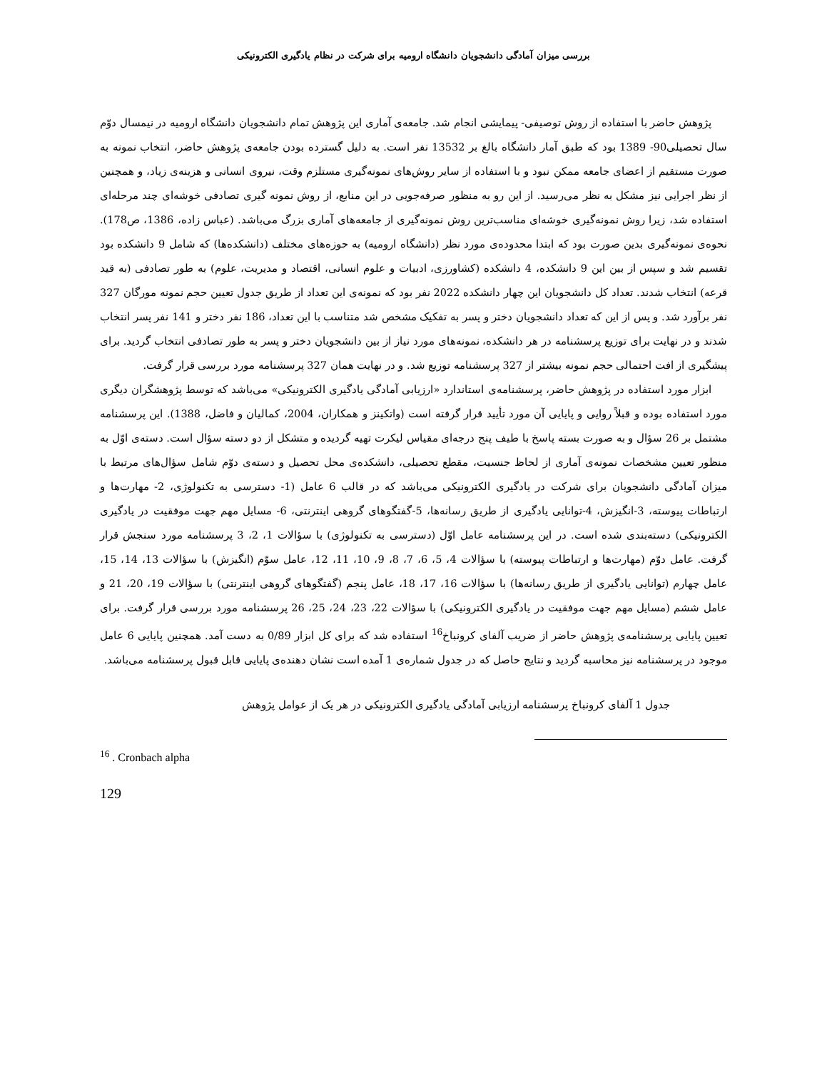بررسی میزان آمادگی دانشجویان دانشگاه ارومیه برای شرکت در نظام یادگیری الکترونیکی
پژوهش حاضر با استفاده از روش توصیفی- پیمایشی انجام شد. جامعه‌ی آماری این پژوهش تمام دانشجویان دانشگاه ارومیه در نیمسال دوّم سال تحصیلی90- 1389 بود که طبق آمار دانشگاه بالغ بر 13532 نفر است. به دلیل گسترده بودن جامعه‌ی پژوهش حاضر، انتخاب نمونه به صورت مستقیم از اعضای جامعه ممکن نبود و با استفاده از سایر روش‌های نمونه‌گیری مستلزم وقت، نیروی انسانی و هزینه‌ی زیاد، و همچنین از نظر اجرایی نیز مشکل به نظر می‌رسید. از این رو به منظور صرفه‌جویی در این منابع، از روش نمونه گیری تصادفی خوشه‌ای چند مرحله‌ای استفاده شد، زیرا روش نمونه‌گیری خوشه‌ای مناسب‌ترین روش نمونه‌گیری از جامعه‌های آماری بزرگ می‌باشد. (عباس زاده، 1386، ص178). نحوه‌ی نمونه‌گیری بدین صورت بود که ابتدا محدوده‌ی مورد نظر (دانشگاه ارومیه) به حوزه‌های مختلف (دانشکده‌ها) که شامل 9 دانشکده بود تقسیم شد و سپس از بین این 9 دانشکده، 4 دانشکده (کشاورزی، ادبیات و علوم انسانی، اقتصاد و مدیریت، علوم) به طور تصادفی (به قید قرعه) انتخاب شدند. تعداد کل دانشجویان این چهار دانشکده 2022 نفر بود که نمونه‌ی این تعداد از طریق جدول تعیین حجم نمونه مورگان 327 نفر برآورد شد. و پس از این که تعداد دانشجویان دختر و پسر به تفکیک مشخص شد متناسب با این تعداد، 186 نفر دختر و 141 نفر پسر انتخاب شدند و در نهایت برای توزیع پرسشنامه در هر دانشکده، نمونه‌های مورد نیاز از بین دانشجویان دختر و پسر به طور تصادفی انتخاب گردید. برای پیشگیری از افت احتمالی حجم نمونه بیشتر از 327 پرسشنامه توزیع شد. و در نهایت همان 327 پرسشنامه مورد بررسی قرار گرفت.
ابزار مورد استفاده در پژوهش حاضر، پرسشنامه‌ی استاندارد «ارزیابی آمادگی یادگیری الکترونیکی» می‌باشد که توسط پژوهشگران دیگری مورد استفاده بوده و قبلاً روایی و پایایی آن مورد تأیید قرار گرفته است (واتکینز و همکاران، 2004، کمالیان و فاضل، 1388). این پرسشنامه مشتمل بر 26 سؤال و به صورت بسته پاسخ با طیف پنج درجه‌ای مقیاس لیکرت تهیه گردیده و متشکل از دو دسته سؤال است. دسته‌ی اوّل به منظور تعیین مشخصات نمونه‌ی آماری از لحاظ جنسیت، مقطع تحصیلی، دانشکده‌ی محل تحصیل و دسته‌ی دوّم شامل سؤال‌های مرتبط با میزان آمادگی دانشجویان برای شرکت در یادگیری الکترونیکی می‌باشد که در قالب 6 عامل (1- دسترسی به تکنولوژی، 2- مهارت‌ها و ارتباطات پیوسته، 3-انگیزش، 4-توانایی یادگیری از طریق رسانه‌ها، 5-گفتگوهای گروهی اینترنتی، 6- مسایل مهم جهت موفقیت در یادگیری الکترونیکی) دسته‌بندی شده است. در این پرسشنامه عامل اوّل (دسترسی به تکنولوژی) با سؤالات 1، 2، 3 پرسشنامه مورد سنجش قرار گرفت. عامل دوّم (مهارت‌ها و ارتباطات پیوسته) با سؤالات 4، 5، 6، 7، 8، 9، 10، 11، 12، عامل سوّم (انگیزش) با سؤالات 13، 14، 15، عامل چهارم (توانایی یادگیری از طریق رسانه‌ها) با سؤالات 16، 17، 18، عامل پنجم (گفتگوهای گروهی اینترنتی) با سؤالات 19، 20، 21 و عامل ششم (مسایل مهم جهت موفقیت در یادگیری الکترونیکی) با سؤالات 22، 23، 24، 25، 26 پرسشنامه مورد بررسی قرار گرفت. برای تعیین پایایی پرسشنامه‌ی پژوهش حاضر از ضریب آلفای کرونباخ<sup>16</sup> استفاده شد که برای کل ابزار 0/89 به دست آمد. همچنین پایایی 6 عامل موجود در پرسشنامه نیز محاسبه گردید و نتایج حاصل که در جدول شماره‌ی 1 آمده است نشان دهنده‌ی پایایی قابل قبول پرسشنامه می‌باشد.
جدول 1 آلفای کرونباخ پرسشنامه ارزیابی آمادگی یادگیری الکترونیکی در هر یک از عوامل پژوهش
<sup>16</sup> . Cronbach alpha
129